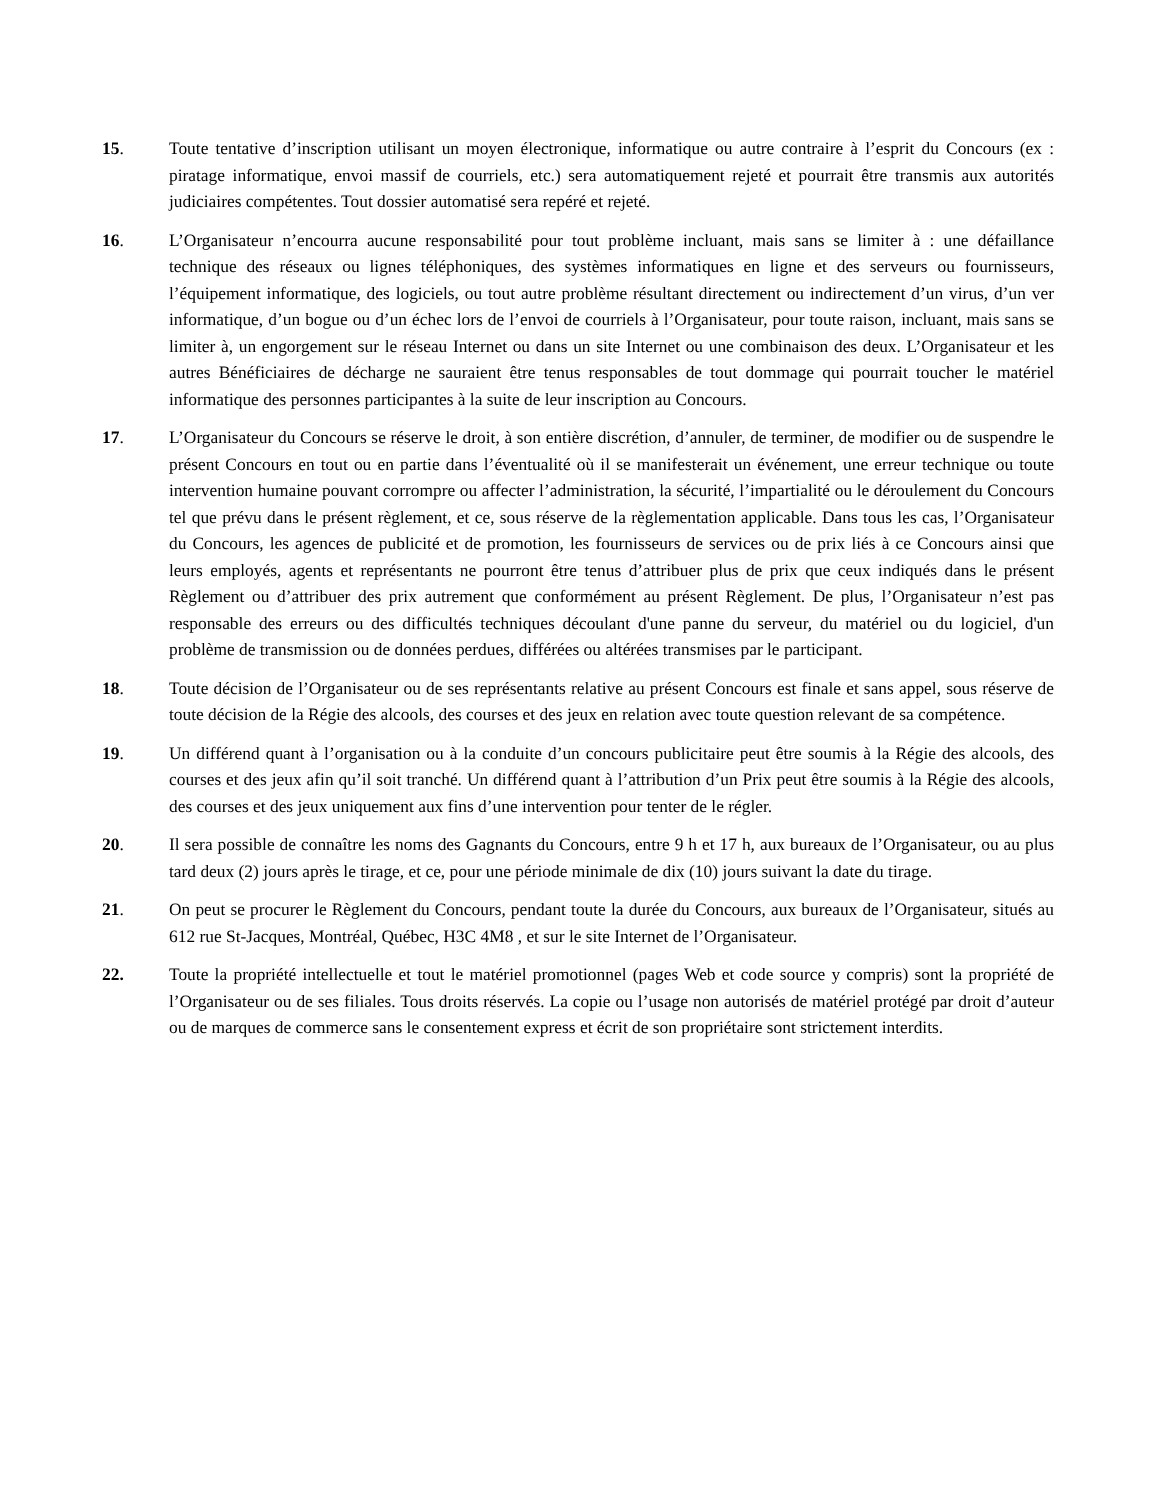15. Toute tentative d’inscription utilisant un moyen électronique, informatique ou autre contraire à l’esprit du Concours (ex : piratage informatique, envoi massif de courriels, etc.) sera automatiquement rejeté et pourrait être transmis aux autorités judiciaires compétentes. Tout dossier automatisé sera repéré et rejeté.
16. L’Organisateur n’encourra aucune responsabilité pour tout problème incluant, mais sans se limiter à : une défaillance technique des réseaux ou lignes téléphoniques, des systèmes informatiques en ligne et des serveurs ou fournisseurs, l’équipement informatique, des logiciels, ou tout autre problème résultant directement ou indirectement d’un virus, d’un ver informatique, d’un bogue ou d’un échec lors de l’envoi de courriels à l’Organisateur, pour toute raison, incluant, mais sans se limiter à, un engorgement sur le réseau Internet ou dans un site Internet ou une combinaison des deux. L’Organisateur et les autres Bénéficiaires de décharge ne sauraient être tenus responsables de tout dommage qui pourrait toucher le matériel informatique des personnes participantes à la suite de leur inscription au Concours.
17. L’Organisateur du Concours se réserve le droit, à son entière discrétion, d’annuler, de terminer, de modifier ou de suspendre le présent Concours en tout ou en partie dans l’éventualité où il se manifesterait un événement, une erreur technique ou toute intervention humaine pouvant corrompre ou affecter l’administration, la sécurité, l’impartialité ou le déroulement du Concours tel que prévu dans le présent règlement, et ce, sous réserve de la règlementation applicable. Dans tous les cas, l’Organisateur du Concours, les agences de publicité et de promotion, les fournisseurs de services ou de prix liés à ce Concours ainsi que leurs employés, agents et représentants ne pourront être tenus d’attribuer plus de prix que ceux indiqués dans le présent Règlement ou d’attribuer des prix autrement que conformément au présent Règlement. De plus, l’Organisateur n’est pas responsable des erreurs ou des difficultés techniques découlant d'une panne du serveur, du matériel ou du logiciel, d'un problème de transmission ou de données perdues, différées ou altérées transmises par le participant.
18. Toute décision de l’Organisateur ou de ses représentants relative au présent Concours est finale et sans appel, sous réserve de toute décision de la Régie des alcools, des courses et des jeux en relation avec toute question relevant de sa compétence.
19. Un différend quant à l’organisation ou à la conduite d’un concours publicitaire peut être soumis à la Régie des alcools, des courses et des jeux afin qu’il soit tranché. Un différend quant à l’attribution d’un Prix peut être soumis à la Régie des alcools, des courses et des jeux uniquement aux fins d’une intervention pour tenter de le régler.
20. Il sera possible de connaître les noms des Gagnants du Concours, entre 9 h et 17 h, aux bureaux de l’Organisateur, ou au plus tard deux (2) jours après le tirage, et ce, pour une période minimale de dix (10) jours suivant la date du tirage.
21. On peut se procurer le Règlement du Concours, pendant toute la durée du Concours, aux bureaux de l’Organisateur, situés au 612 rue St-Jacques, Montréal, Québec, H3C 4M8 , et sur le site Internet de l’Organisateur.
22. Toute la propriété intellectuelle et tout le matériel promotionnel (pages Web et code source y compris) sont la propriété de l’Organisateur ou de ses filiales. Tous droits réservés. La copie ou l’usage non autorisés de matériel protégé par droit d’auteur ou de marques de commerce sans le consentement express et écrit de son propriétaire sont strictement interdits.